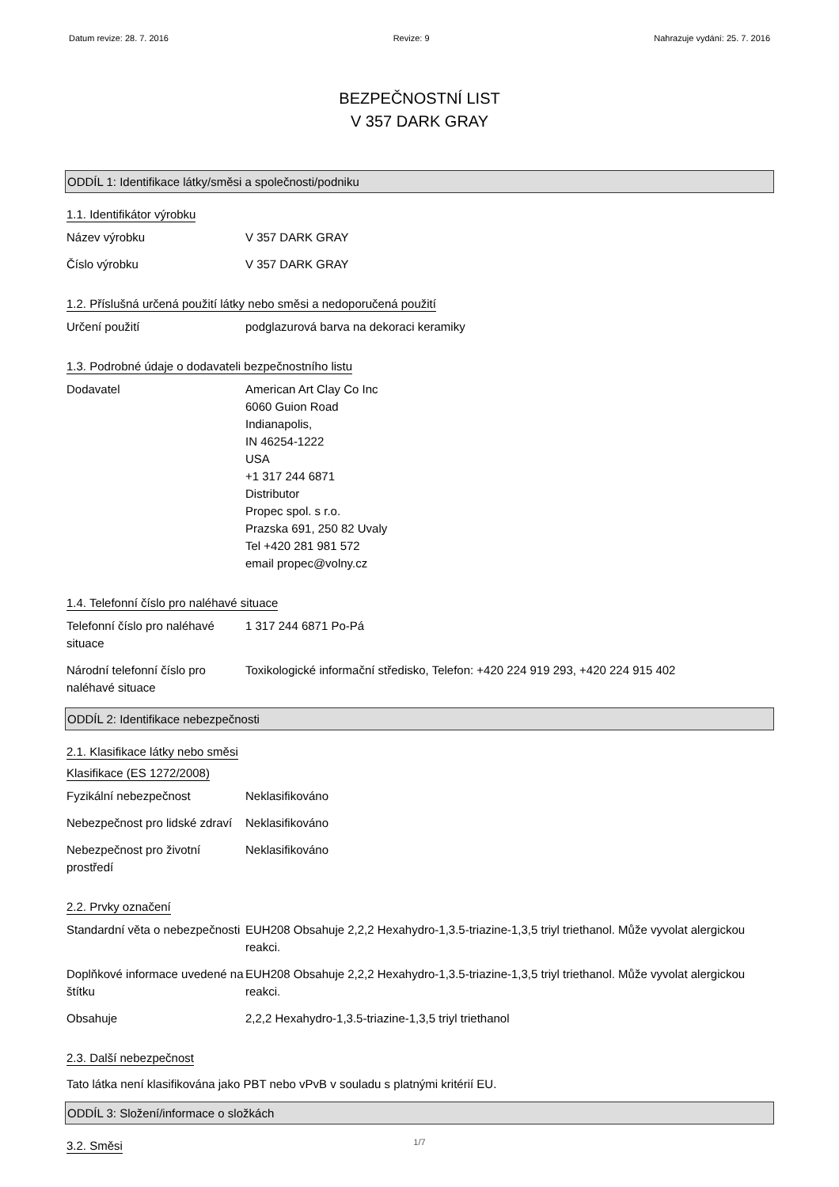Datum revize: 28. 7. 2016 Revize: 9 Nahrazuje vydání: 25. 7. 2016
BEZPEČNOSTNÍ LIST
V 357 DARK GRAY
ODDÍL 1: Identifikace látky/směsi a společnosti/podniku
1.1. Identifikátor výrobku
Název výrobku V 357 DARK GRAY
Číslo výrobku V 357 DARK GRAY
1.2. Příslušná určená použití látky nebo směsi a nedoporučená použití
Určení použití podglazurová barva na dekoraci keramiky
1.3. Podrobné údaje o dodavateli bezpečnostního listu
Dodavatel American Art Clay Co Inc
6060 Guion Road
Indianapolis,
IN 46254-1222
USA
+1 317 244 6871
Distributor
Propec spol. s r.o.
Prazska 691, 250 82 Uvaly
Tel +420 281 981 572
email propec@volny.cz
1.4. Telefonní číslo pro naléhavé situace
Telefonní číslo pro naléhavé situace
1 317 244 6871 Po-Pá
Národní telefonní číslo pro naléhavé situace
Toxikologické informační středisko, Telefon: +420 224 919 293, +420 224 915 402
ODDÍL 2: Identifikace nebezpečnosti
2.1. Klasifikace látky nebo směsi
Klasifikace (ES 1272/2008)
Fyzikální nebezpečnost Neklasifikováno
Nebezpečnost pro lidské zdraví
Neklasifikováno
Nebezpečnost pro životní prostředí
Neklasifikováno
2.2. Prvky označení
Standardní věta o nebezpečnosti
EUH208 Obsahuje 2,2,2 Hexahydro-1,3.5-triazine-1,3,5 triyl triethanol. Může vyvolat alergickou reakci.
Doplňkové informace uvedené na štítku
EUH208 Obsahuje 2,2,2 Hexahydro-1,3.5-triazine-1,3,5 triyl triethanol. Může vyvolat alergickou reakci.
Obsahuje 2,2,2 Hexahydro-1,3.5-triazine-1,3,5 triyl triethanol
2.3. Další nebezpečnost
Tato látka není klasifikována jako PBT nebo vPvB v souladu s platnými kritérií EU.
ODDÍL 3: Složení/informace o složkách
3.2. Směsi
1/7